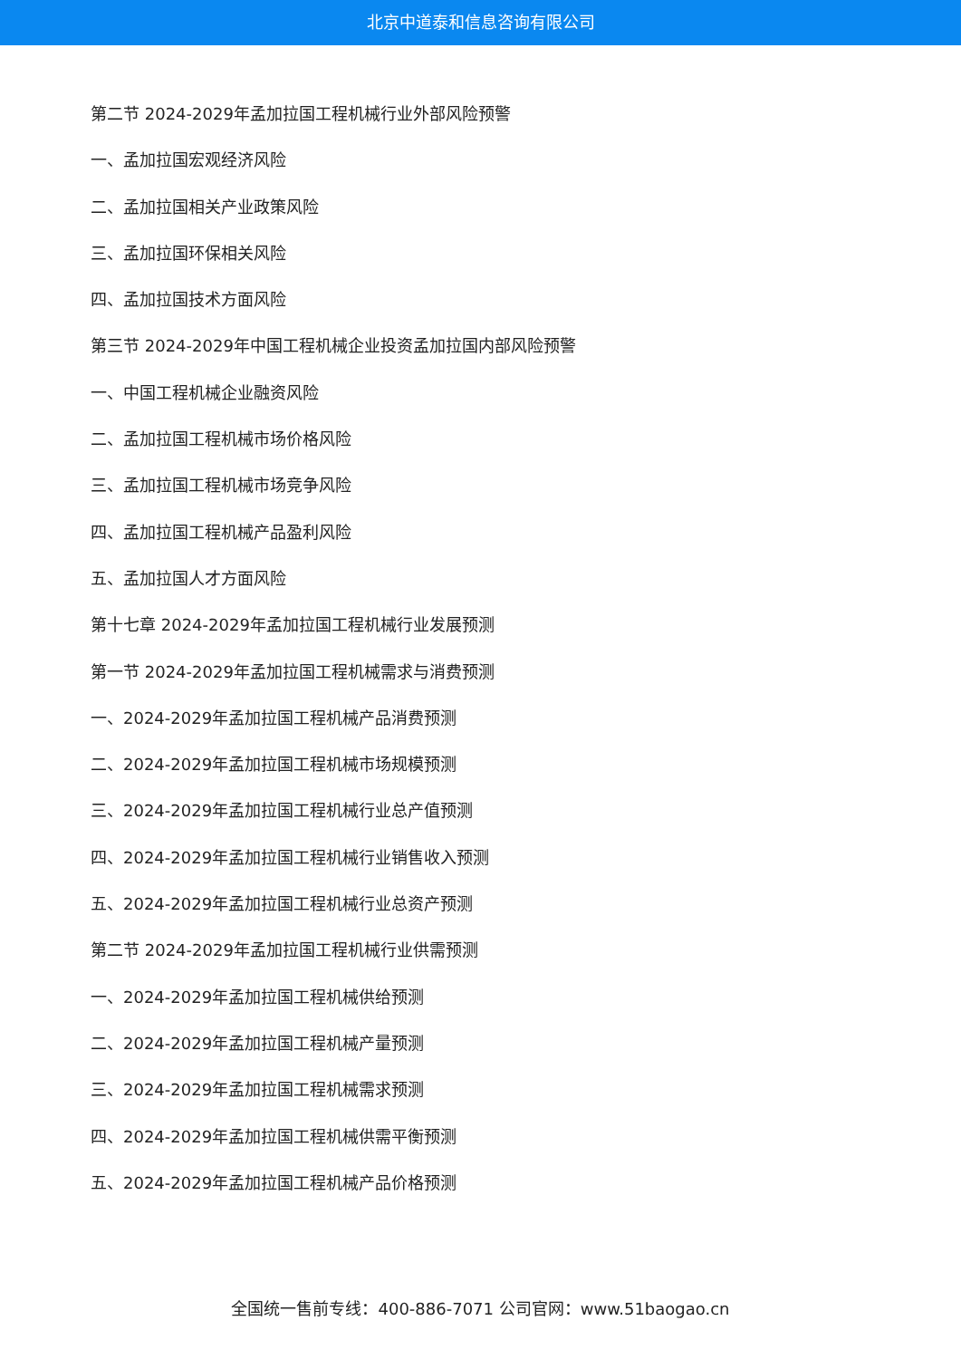北京中道泰和信息咨询有限公司
第二节 2024-2029年孟加拉国工程机械行业外部风险预警
一、孟加拉国宏观经济风险
二、孟加拉国相关产业政策风险
三、孟加拉国环保相关风险
四、孟加拉国技术方面风险
第三节 2024-2029年中国工程机械企业投资孟加拉国内部风险预警
一、中国工程机械企业融资风险
二、孟加拉国工程机械市场价格风险
三、孟加拉国工程机械市场竞争风险
四、孟加拉国工程机械产品盈利风险
五、孟加拉国人才方面风险
第十七章 2024-2029年孟加拉国工程机械行业发展预测
第一节 2024-2029年孟加拉国工程机械需求与消费预测
一、2024-2029年孟加拉国工程机械产品消费预测
二、2024-2029年孟加拉国工程机械市场规模预测
三、2024-2029年孟加拉国工程机械行业总产值预测
四、2024-2029年孟加拉国工程机械行业销售收入预测
五、2024-2029年孟加拉国工程机械行业总资产预测
第二节 2024-2029年孟加拉国工程机械行业供需预测
一、2024-2029年孟加拉国工程机械供给预测
二、2024-2029年孟加拉国工程机械产量预测
三、2024-2029年孟加拉国工程机械需求预测
四、2024-2029年孟加拉国工程机械供需平衡预测
五、2024-2029年孟加拉国工程机械产品价格预测
全国统一售前专线：400-886-7071 公司官网：www.51baogao.cn